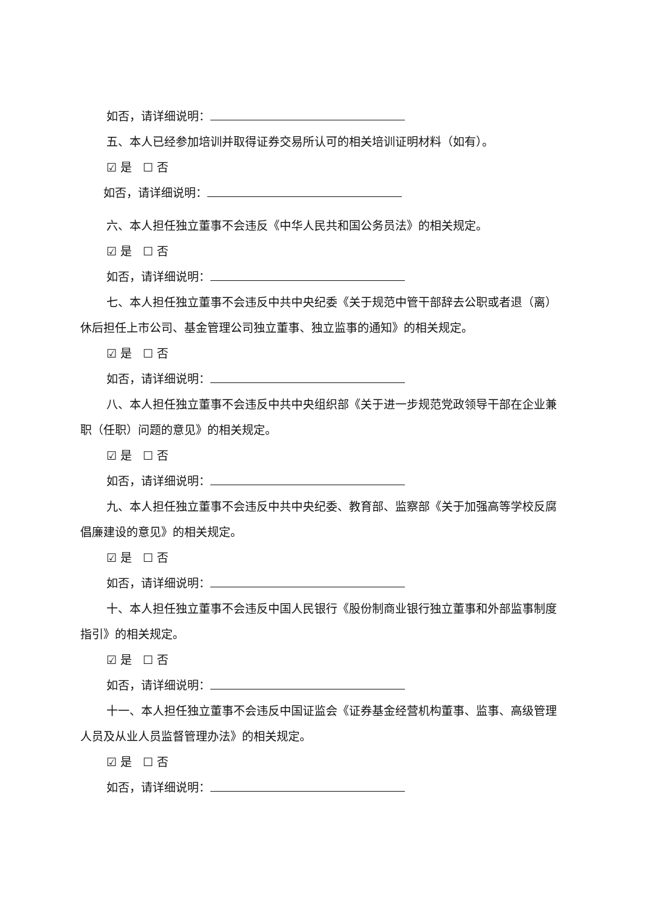如否，请详细说明：
五、本人已经参加培训并取得证券交易所认可的相关培训证明材料（如有）。
☑ 是 ☐ 否
如否，请详细说明：
六、本人担任独立董事不会违反《中华人民共和国公务员法》的相关规定。
☑ 是 ☐ 否
如否，请详细说明：
七、本人担任独立董事不会违反中共中央纪委《关于规范中管干部辞去公职或者退（离）休后担任上市公司、基金管理公司独立董事、独立监事的通知》的相关规定。
☑ 是 ☐ 否
如否，请详细说明：
八、本人担任独立董事不会违反中共中央组织部《关于进一步规范党政领导干部在企业兼职（任职）问题的意见》的相关规定。
☑ 是 ☐ 否
如否，请详细说明：
九、本人担任独立董事不会违反中共中央纪委、教育部、监察部《关于加强高等学校反腐倡廉建设的意见》的相关规定。
☑ 是 ☐ 否
如否，请详细说明：
十、本人担任独立董事不会违反中国人民银行《股份制商业银行独立董事和外部监事制度指引》的相关规定。
☑ 是 ☐ 否
如否，请详细说明：
十一、本人担任独立董事不会违反中国证监会《证券基金经营机构董事、监事、高级管理人员及从业人员监督管理办法》的相关规定。
☑ 是 ☐ 否
如否，请详细说明：